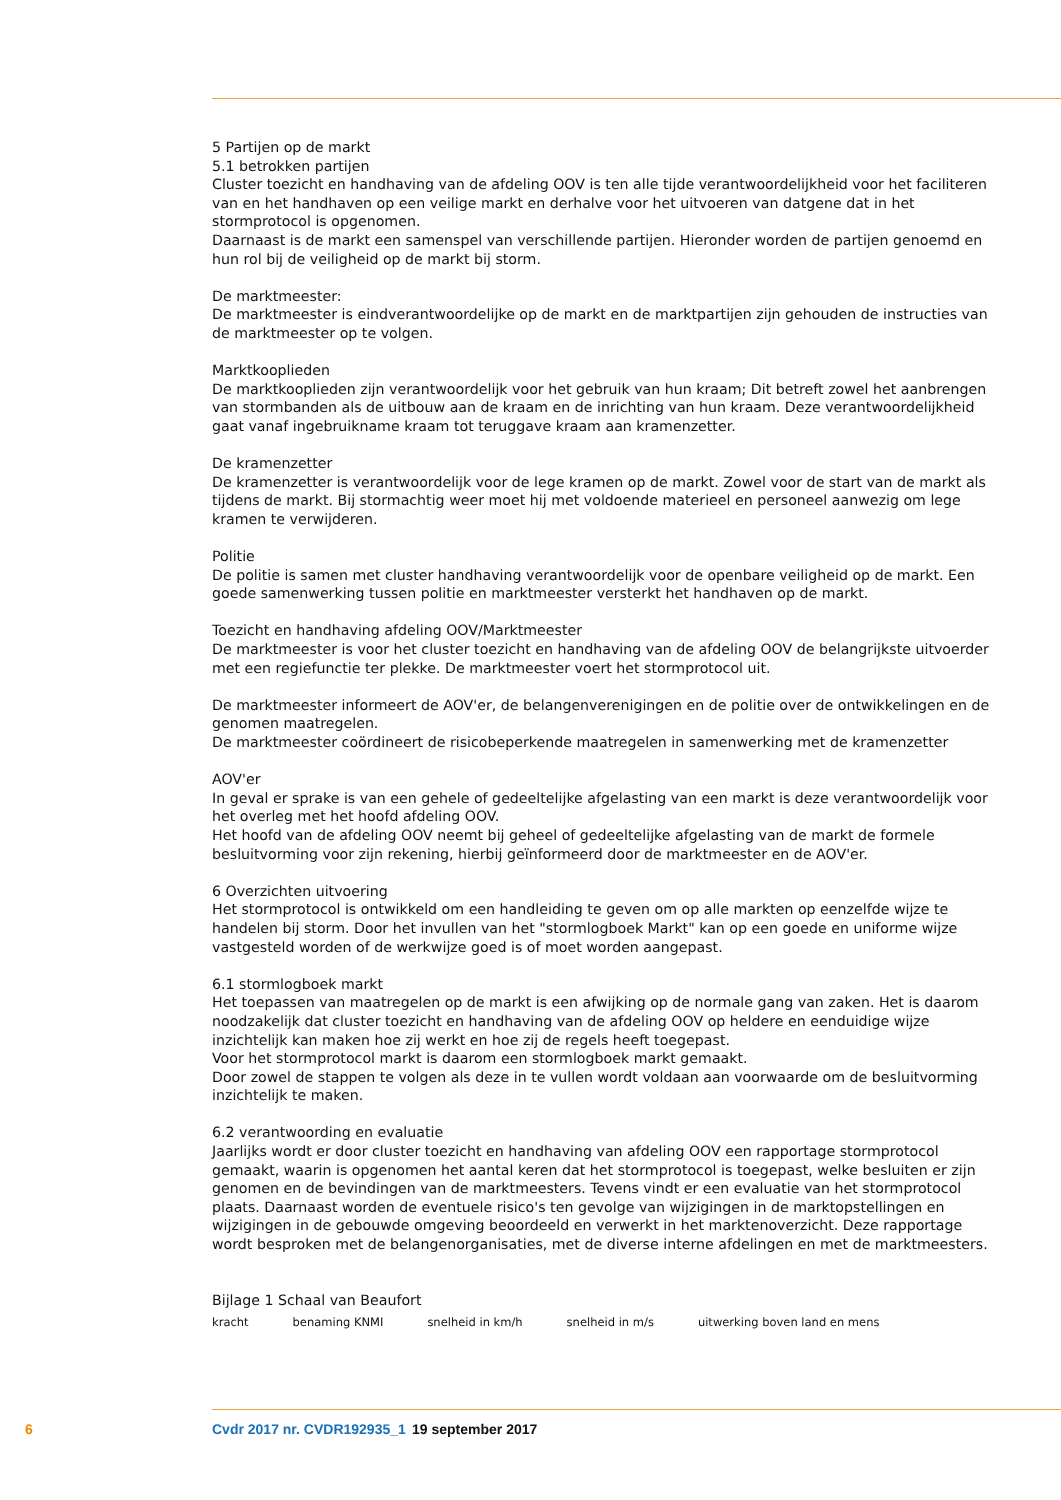5 Partijen op de markt
5.1 betrokken partijen
Cluster toezicht en handhaving van de afdeling OOV is ten alle tijde verantwoordelijkheid voor het faci­literen van en het handhaven op een veilige markt en derhalve voor het uitvoeren van datgene dat in het stormprotocol is opgenomen.
Daarnaast is de markt een samenspel van verschillende partijen. Hieronder worden de partijen genoemd en hun rol bij de veiligheid op de markt bij storm.
De marktmeester:
De marktmeester is eindverantwoordelijke op de markt en de marktpartijen zijn gehouden de instructies van de marktmeester op te volgen.
Marktkooplieden
De marktkooplieden zijn verantwoordelijk voor het gebruik van hun kraam; Dit betreft zowel het aan­brengen van stormbanden als de uitbouw aan de kraam en de inrichting van hun kraam. Deze verant­woordelijkheid gaat vanaf ingebruikname kraam tot teruggave kraam aan kramenzetter.
De kramenzetter
De kramenzetter is verantwoordelijk voor de lege kramen op de markt. Zowel voor de start van de markt als tijdens de markt. Bij stormachtig weer moet hij met voldoende materieel en personeel aanwezig om lege kramen te verwijderen.
Politie
De politie is samen met cluster handhaving verantwoordelijk voor de openbare veiligheid op de markt. Een goede samenwerking tussen politie en marktmeester versterkt het handhaven op de markt.
Toezicht en handhaving afdeling OOV/Marktmeester
De marktmeester is voor het cluster toezicht en handhaving van de afdeling OOV de belangrijkste uit­voerder met een regiefunctie ter plekke. De marktmeester voert het stormprotocol uit.
De marktmeester informeert de AOV'er, de belangenverenigingen en de politie over de ontwikkelingen en de genomen maatregelen.
De marktmeester coördineert de risicobeperkende maatregelen in samenwerking met de kramenzetter
AOV'er
In geval er sprake is van een gehele of gedeeltelijke afgelasting van een markt is deze verantwoordelijk voor het overleg met het hoofd afdeling OOV.
Het hoofd van de afdeling OOV neemt bij geheel of gedeeltelijke afgelasting van de markt de formele besluitvorming voor zijn rekening, hierbij geïnformeerd door de marktmeester en de AOV'er.
6 Overzichten uitvoering
Het stormprotocol is ontwikkeld om een handleiding te geven om op alle markten op eenzelfde wijze te handelen bij storm. Door het invullen van het "stormlogboek Markt" kan op een goede en uniforme wijze vastgesteld worden of de werkwijze goed is of moet worden aangepast.
6.1 stormlogboek markt
Het toepassen van maatregelen op de markt is een afwijking op de normale gang van zaken. Het is daarom noodzakelijk dat cluster toezicht en handhaving van de afdeling OOV op heldere en eenduidige wijze inzichtelijk kan maken hoe zij werkt en hoe zij de regels heeft toegepast.
Voor het stormprotocol markt is daarom een stormlogboek markt gemaakt.
Door zowel de stappen te volgen als deze in te vullen wordt voldaan aan voorwaarde om de besluitvor­ming inzichtelijk te maken.
6.2 verantwoording en evaluatie
Jaarlijks wordt er door cluster toezicht en handhaving van afdeling OOV een rapportage stormprotocol gemaakt, waarin is opgenomen het aantal keren dat het stormprotocol is toegepast, welke besluiten er zijn genomen en de bevindingen van de marktmeesters. Tevens vindt er een evaluatie van het stormprotocol plaats. Daarnaast worden de eventuele risico's ten gevolge van wijzigingen in de marktopstellingen en wijzigingen in de gebouwde omgeving beoordeeld en verwerkt in het markten­overzicht. Deze rapportage wordt besproken met de belangenorganisaties, met de diverse interne afde­lingen en met de marktmeesters.
Bijlage 1 Schaal van Beaufort
| kracht | benaming KNMI | snelheid in km/h | snelheid in m/s | uitwerking boven land en mens |
| --- | --- | --- | --- | --- |
6 Cvdr 2017 nr. CVDR192935_1 19 september 2017